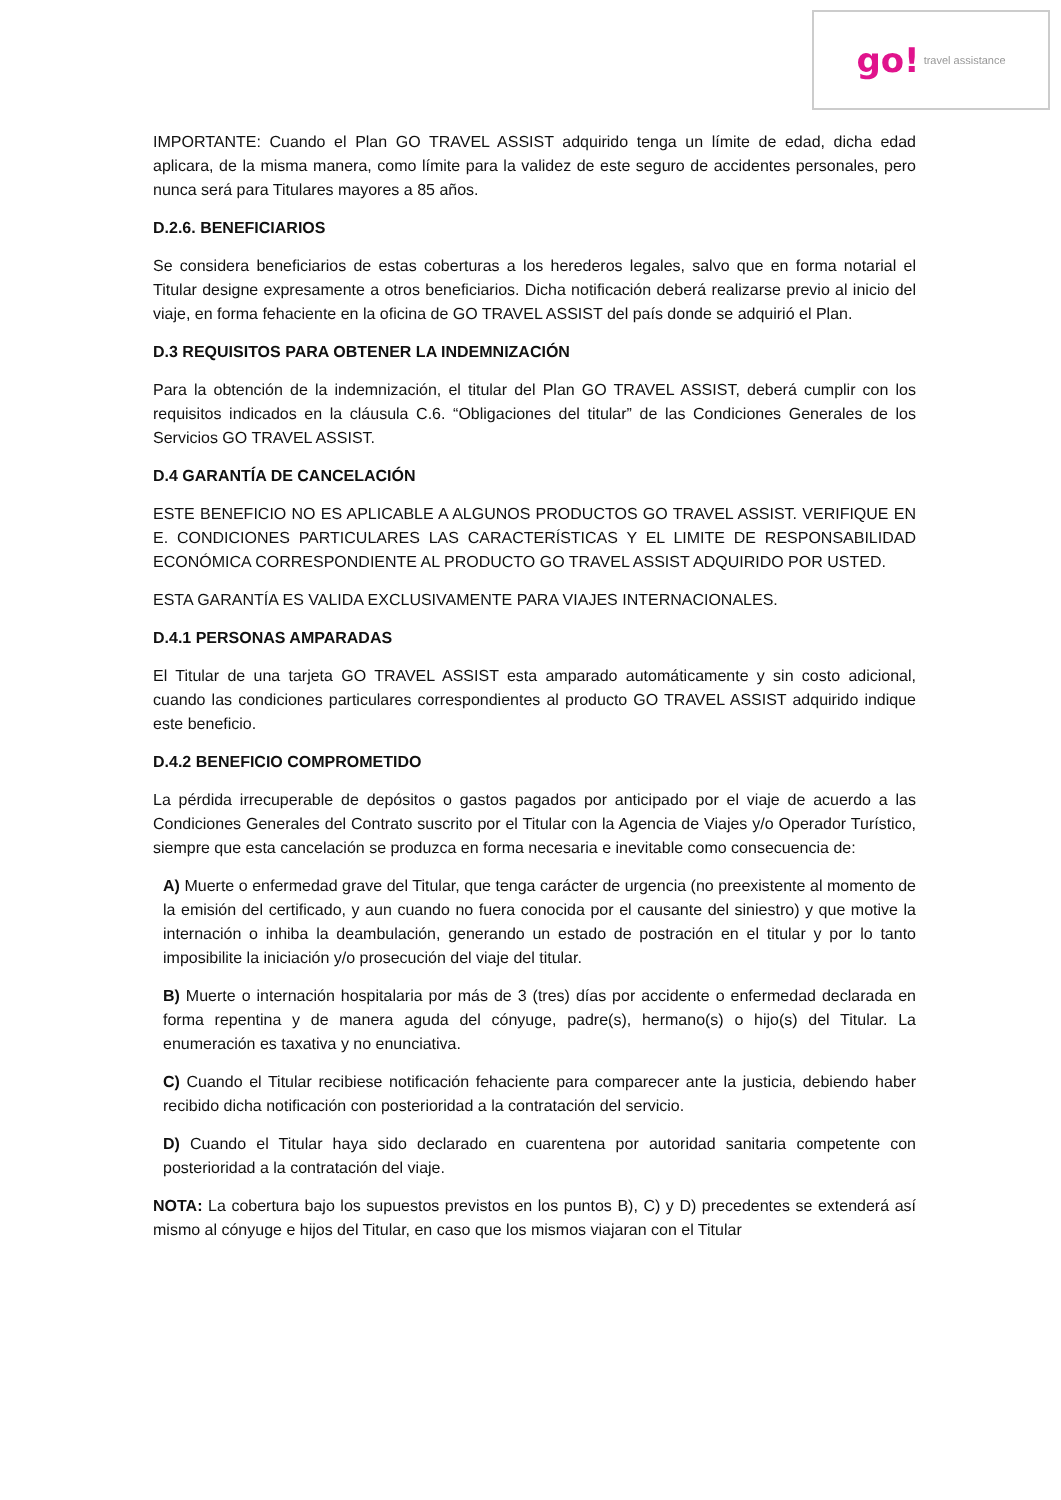go! travel assistance
IMPORTANTE: Cuando el Plan GO TRAVEL ASSIST adquirido tenga un límite de edad, dicha edad aplicara, de la misma manera, como límite para la validez de este seguro de accidentes personales, pero nunca será para Titulares mayores a 85 años.
D.2.6. BENEFICIARIOS
Se considera beneficiarios de estas coberturas a los herederos legales, salvo que en forma notarial el Titular designe expresamente a otros beneficiarios. Dicha notificación deberá realizarse previo al inicio del viaje, en forma fehaciente en la oficina de GO TRAVEL ASSIST del país donde se adquirió el Plan.
D.3 REQUISITOS PARA OBTENER LA INDEMNIZACIÓN
Para la obtención de la indemnización, el titular del Plan GO TRAVEL ASSIST, deberá cumplir con los requisitos indicados en la cláusula C.6. “Obligaciones del titular” de las Condiciones Generales de los Servicios GO TRAVEL ASSIST.
D.4 GARANTÍA DE CANCELACIÓN
ESTE BENEFICIO NO ES APLICABLE A ALGUNOS PRODUCTOS GO TRAVEL ASSIST. VERIFIQUE EN E. CONDICIONES PARTICULARES LAS CARACTERÍSTICAS Y EL LIMITE DE RESPONSABILIDAD ECONÓMICA CORRESPONDIENTE AL PRODUCTO GO TRAVEL ASSIST ADQUIRIDO POR USTED.
ESTA GARANTÍA ES VALIDA EXCLUSIVAMENTE PARA VIAJES INTERNACIONALES.
D.4.1 PERSONAS AMPARADAS
El Titular de una tarjeta GO TRAVEL ASSIST esta amparado automáticamente y sin costo adicional, cuando las condiciones particulares correspondientes al producto GO TRAVEL ASSIST adquirido indique este beneficio.
D.4.2 BENEFICIO COMPROMETIDO
La pérdida irrecuperable de depósitos o gastos pagados por anticipado por el viaje de acuerdo a las Condiciones Generales del Contrato suscrito por el Titular con la Agencia de Viajes y/o Operador Turístico, siempre que esta cancelación se produzca en forma necesaria e inevitable como consecuencia de:
A) Muerte o enfermedad grave del Titular, que tenga carácter de urgencia (no preexistente al momento de la emisión del certificado, y aun cuando no fuera conocida por el causante del siniestro) y que motive la internación o inhiba la deambulación, generando un estado de postración en el titular y por lo tanto imposibilite la iniciación y/o prosecución del viaje del titular.
B) Muerte o internación hospitalaria por más de 3 (tres) días por accidente o enfermedad declarada en forma repentina y de manera aguda del cónyuge, padre(s), hermano(s) o hijo(s) del Titular. La enumeración es taxativa y no enunciativa.
C) Cuando el Titular recibiese notificación fehaciente para comparecer ante la justicia, debiendo haber recibido dicha notificación con posterioridad a la contratación del servicio.
D) Cuando el Titular haya sido declarado en cuarentena por autoridad sanitaria competente con posterioridad a la contratación del viaje.
NOTA: La cobertura bajo los supuestos previstos en los puntos B), C) y D) precedentes se extenderá así mismo al cónyuge e hijos del Titular, en caso que los mismos viajaran con el Titular